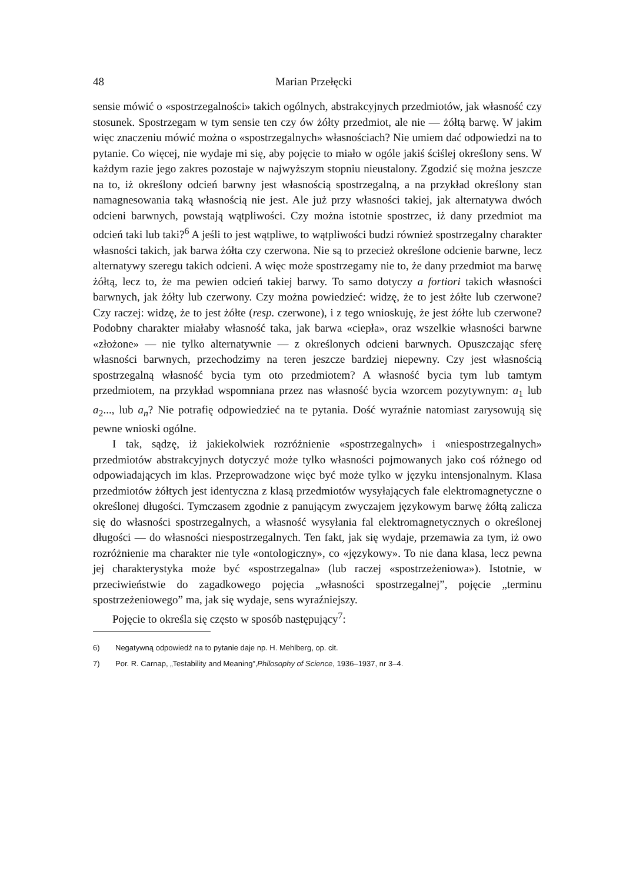48 Marian Przełęcki
sensie mówić o «spostrzegalności» takich ogólnych, abstrakcyjnych przedmiotów, jak własność czy stosunek. Spostrzegam w tym sensie ten czy ów żółty przedmiot, ale nie — żółtą barwę. W jakim więc znaczeniu mówić można o «spostrzegalnych» własnościach? Nie umiem dać odpowiedzi na to pytanie. Co więcej, nie wydaje mi się, aby pojęcie to miało w ogóle jakiś ściślej określony sens. W każdym razie jego zakres pozostaje w najwyższym stopniu nieustalony. Zgodzić się można jeszcze na to, iż określony odcień barwny jest własnością spostrzegalną, a na przykład określony stan namagnesowania taką własnością nie jest. Ale już przy własności takiej, jak alternatywa dwóch odcieni barwnych, powstają wątpliwości. Czy można istotnie spostrzec, iż dany przedmiot ma odcień taki lub taki?<sup>6</sup> A jeśli to jest wątpliwe, to wątpliwości budzi również spostrzegalny charakter własności takich, jak barwa żółta czy czerwona. Nie są to przecież określone odcienie barwne, lecz alternatywy szeregu takich odcieni. A więc może spostrzegamy nie to, że dany przedmiot ma barwę żółtą, lecz to, że ma pewien odcień takiej barwy. To samo dotyczy a fortiori takich własności barwnych, jak żółty lub czerwony. Czy można powiedzieć: widzę, że to jest żółte lub czerwone? Czy raczej: widzę, że to jest żółte (resp. czerwone), i z tego wnioskuję, że jest żółte lub czerwone? Podobny charakter miałaby własność taka, jak barwa «ciepła», oraz wszelkie własności barwne «złożone» — nie tylko alternatywnie — z określonych odcieni barwnych. Opuszczając sferę własności barwnych, przechodzimy na teren jeszcze bardziej niepewny. Czy jest własnością spostrzegalną własność bycia tym oto przedmiotem? A własność bycia tym lub tamtym przedmiotem, na przykład wspomniana przez nas własność bycia wzorcem pozytywnym: a<sub>1</sub> lub a<sub>2</sub>..., lub a<sub>n</sub>? Nie potrafię odpowiedzieć na te pytania. Dość wyraźnie natomiast zarysowują się pewne wnioski ogólne.
I tak, sądzę, iż jakiekolwiek rozróżnienie «spostrzegalnych» i «niespostrzegalnych» przedmiotów abstrakcyjnych dotyczyć może tylko własności pojmowanych jako coś różnego od odpowiadających im klas. Przeprowadzone więc być może tylko w języku intensjonalnym. Klasa przedmiotów żółtych jest identyczna z klasą przedmiotów wysyłających fale elektromagnetyczne o określonej długości. Tymczasem zgodnie z panującym zwyczajem językowym barwę żółtą zalicza się do własności spostrzegalnych, a własność wysyłania fal elektromagnetycznych o określonej długości — do własności niespostrzegalnych. Ten fakt, jak się wydaje, przemawia za tym, iż owo rozróżnienie ma charakter nie tyle «ontologiczny», co «językowy». To nie dana klasa, lecz pewna jej charakterystyka może być «spostrzegalna» (lub raczej «spostrzeżeniowa»). Istotnie, w przeciwieństwie do zagadkowego pojęcia „własności spostrzegalnej”, pojęcie „terminu spostrzeżeniowego” ma, jak się wydaje, sens wyraźniejszy.
Pojęcie to określa się często w sposób następujący<sup>7</sup>:
6) Negatywną odpowiedź na to pytanie daje np. H. Mehlberg, op. cit.
7) Por. R. Carnap, „Testability and Meaning”,Philosophy of Science, 1936–1937, nr 3–4.